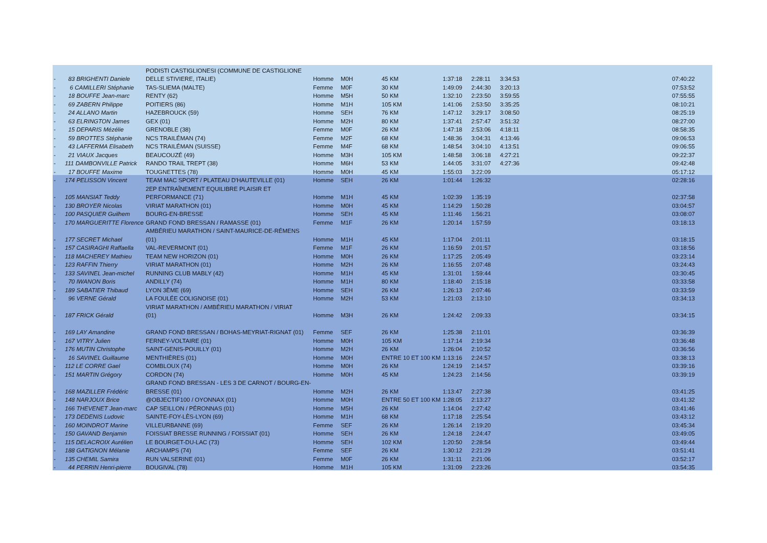| | | PODISTI CASTIGLIONESI (COMMUNE DE CASTIGLIONE | | | | | | | |
| - | 83 BRIGHENTI Daniele | DELLE STIVIERE, ITALIE) | Homme | M0H | 45 KM | 1:37:18 | 2:28:11 | 3:34:53 | 07:40:22 |
| - | 6 CAMILLERI Stéphanie | TAS-SLIEMA (MALTE) | Femme | M0F | 30 KM | 1:49:09 | 2:44:30 | 3:20:13 | 07:53:52 |
| - | 18 BOUFFE Jean-marc | RENTY (62) | Homme | M5H | 50 KM | 1:32:10 | 2:23:50 | 3:59:55 | 07:55:55 |
| - | 69 ZABERN Philippe | POITIERS (86) | Homme | M1H | 105 KM | 1:41:06 | 2:53:50 | 3:35:25 | 08:10:21 |
| - | 24 ALLANO Martin | HAZEBROUCK (59) | Homme | SEH | 76 KM | 1:47:12 | 3:29:17 | 3:08:50 | 08:25:19 |
| - | 63 ELRINGTON James | GEX (01) | Homme | M2H | 80 KM | 1:37:41 | 2:57:47 | 3:51:32 | 08:27:00 |
| - | 15 DEPARIS Mézélie | GRENOBLE (38) | Femme | M0F | 26 KM | 1:47:18 | 2:53:06 | 4:18:11 | 08:58:35 |
| - | 59 BROTTES Stéphanie | NCS TRAILÉMAN (74) | Femme | M2F | 68 KM | 1:48:36 | 3:04:31 | 4:13:46 | 09:06:53 |
| - | 43 LAFFERMA Elisabeth | NCS TRAILÉMAN (SUISSE) | Femme | M4F | 68 KM | 1:48:54 | 3:04:10 | 4:13:51 | 09:06:55 |
| - | 21 VIAUX Jacques | BEAUCOUZÉ (49) | Homme | M3H | 105 KM | 1:48:58 | 3:06:18 | 4:27:21 | 09:22:37 |
| - | 111 DAMBONVILLE Patrick | RANDO TRAIL TREPT (38) | Homme | M6H | 53 KM | 1:44:05 | 3:31:07 | 4:27:36 | 09:42:48 |
| - | 17 BOUFFE Maxime | TOUGNETTES (78) | Homme | M0H | 45 KM | 1:55:03 | 3:22:09 | | 05:17:12 |
| - | 174 PELISSON Vincent | TEAM MAC SPORT / PLATEAU D'HAUTEVILLE (01) | Homme | SEH | 26 KM | 1:01:44 | 1:26:32 | | 02:28:16 |
| | | 2EP ENTRAÎNEMENT EQUILIBRE PLAISIR ET | | | | | | | |
| - | 105 MANSIAT Teddy | PERFORMANCE (71) | Homme | M1H | 45 KM | 1:02:39 | 1:35:19 | | 02:37:58 |
| - | 130 BROYER Nicolas | VIRIAT MARATHON (01) | Homme | M0H | 45 KM | 1:14:29 | 1:50:28 | | 03:04:57 |
| - | 100 PASQUIER Guilhem | BOURG-EN-BRESSE | Homme | SEH | 45 KM | 1:11:46 | 1:56:21 | | 03:08:07 |
| - | 170 MARGUERITTE Florence | GRAND FOND BRESSAN / RAMASSE (01) | Femme | M1F | 26 KM | 1:20:14 | 1:57:59 | | 03:18:13 |
| | | AMBÉRIEU MARATHON / SAINT-MAURICE-DE-RÉMENS | | | | | | | |
| - | 177 SECRET Michael | (01) | Homme | M1H | 45 KM | 1:17:04 | 2:01:11 | | 03:18:15 |
| - | 157 CASIRAGHI Raffaella | VAL-REVERMONT (01) | Femme | M1F | 26 KM | 1:16:59 | 2:01:57 | | 03:18:56 |
| - | 118 MACHEREY Mathieu | TEAM NEW HORIZON (01) | Homme | M0H | 26 KM | 1:17:25 | 2:05:49 | | 03:23:14 |
| - | 123 RAFFIN Thierry | VIRIAT MARATHON (01) | Homme | M2H | 26 KM | 1:16:55 | 2:07:48 | | 03:24:43 |
| - | 133 SAVINEL Jean-michel | RUNNING CLUB MABLY (42) | Homme | M1H | 45 KM | 1:31:01 | 1:59:44 | | 03:30:45 |
| - | 70 IWANON Boris | ANDILLY (74) | Homme | M1H | 80 KM | 1:18:40 | 2:15:18 | | 03:33:58 |
| - | 189 SABATIER Thibaud | LYON 3ÈME (69) | Homme | SEH | 26 KM | 1:26:13 | 2:07:46 | | 03:33:59 |
| - | 96 VERNE Gérald | LA FOULÉE COLIGNOISE (01) | Homme | M2H | 53 KM | 1:21:03 | 2:13:10 | | 03:34:13 |
| | | VIRIAT MARATHON / AMBÉRIEU MARATHON / VIRIAT | | | | | | | |
| - | 187 FRICK Gérald | (01) | Homme | M3H | 26 KM | 1:24:42 | 2:09:33 | | 03:34:15 |
| - | 169 LAY Amandine | GRAND FOND BRESSAN / BOHAS-MEYRIAT-RIGNAT (01) | Femme | SEF | 26 KM | 1:25:38 | 2:11:01 | | 03:36:39 |
| - | 167 VITRY Julien | FERNEY-VOLTAIRE (01) | Homme | M0H | 105 KM | 1:17:14 | 2:19:34 | | 03:36:48 |
| - | 176 MUTIN Christophe | SAINT-GENIS-POUILLY (01) | Homme | M2H | 26 KM | 1:26:04 | 2:10:52 | | 03:36:56 |
| - | 16 SAVINEL Guillaume | MENTHIÈRES (01) | Homme | M0H | ENTRE 10 ET 100 KM | 1:13:16 | 2:24:57 | | 03:38:13 |
| - | 112 LE CORRE Gael | COMBLOUX (74) | Homme | M0H | 26 KM | 1:24:19 | 2:14:57 | | 03:39:16 |
| - | 151 MARTIN Grégory | CORDON (74) | Homme | M0H | 45 KM | 1:24:23 | 2:14:56 | | 03:39:19 |
| | | GRAND FOND BRESSAN - LES 3 DE CARNOT / BOURG-EN- | | | | | | | |
| - | 168 MAZILLER Frédéric | BRESSE (01) | Homme | M2H | 26 KM | 1:13:47 | 2:27:38 | | 03:41:25 |
| - | 148 NARJOUX Brice | @OBJECTIF100 / OYONNAX (01) | Homme | M0H | ENTRE 50 ET 100 KM | 1:28:05 | 2:13:27 | | 03:41:32 |
| - | 166 THEVENET Jean-marc | CAP SEILLON / PÉRONNAS (01) | Homme | M5H | 26 KM | 1:14:04 | 2:27:42 | | 03:41:46 |
| - | 173 DEDENIS Ludovic | SAINTE-FOY-LÈS-LYON (69) | Homme | M1H | 68 KM | 1:17:18 | 2:25:54 | | 03:43:12 |
| - | 160 MOINDROT Marine | VILLEURBANNE (69) | Femme | SEF | 26 KM | 1:26:14 | 2:19:20 | | 03:45:34 |
| - | 150 GAVAND Benjamin | FOISSIAT BRESSE RUNNING / FOISSIAT (01) | Homme | SEH | 26 KM | 1:24:18 | 2:24:47 | | 03:49:05 |
| - | 115 DELACROIX Aurélien | LE BOURGET-DU-LAC (73) | Homme | SEH | 102 KM | 1:20:50 | 2:28:54 | | 03:49:44 |
| - | 188 GATIGNON Mélanie | ARCHAMPS (74) | Femme | SEF | 26 KM | 1:30:12 | 2:21:29 | | 03:51:41 |
| - | 135 CHEMIL Samira | RUN VALSERINE (01) | Femme | M0F | 26 KM | 1:31:11 | 2:21:06 | | 03:52:17 |
| - | 44 PERRIN Henri-pierre | BOUGIVAL (78) | Homme | M1H | 105 KM | 1:31:09 | 2:23:26 | | 03:54:35 |